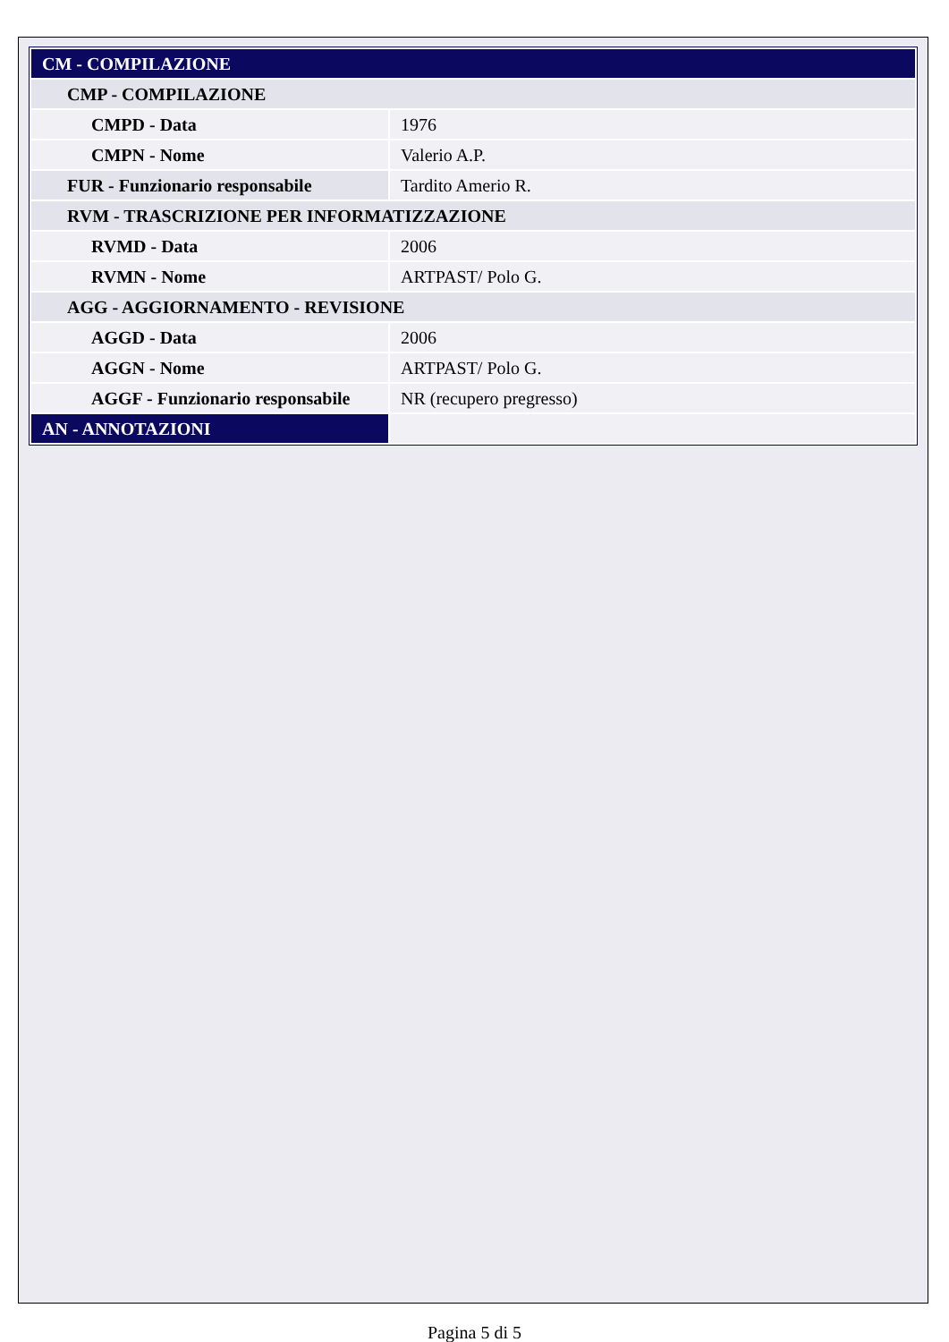| CM - COMPILAZIONE | |
| CMP - COMPILAZIONE | |
| CMPD - Data | 1976 |
| CMPN - Nome | Valerio A.P. |
| FUR - Funzionario responsabile | Tardito Amerio R. |
| RVM - TRASCRIZIONE PER INFORMATIZZAZIONE | |
| RVMD - Data | 2006 |
| RVMN - Nome | ARTPAST/ Polo G. |
| AGG - AGGIORNAMENTO - REVISIONE | |
| AGGD - Data | 2006 |
| AGGN - Nome | ARTPAST/ Polo G. |
| AGGF - Funzionario responsabile | NR (recupero pregresso) |
| AN - ANNOTAZIONI | |
Pagina 5 di 5